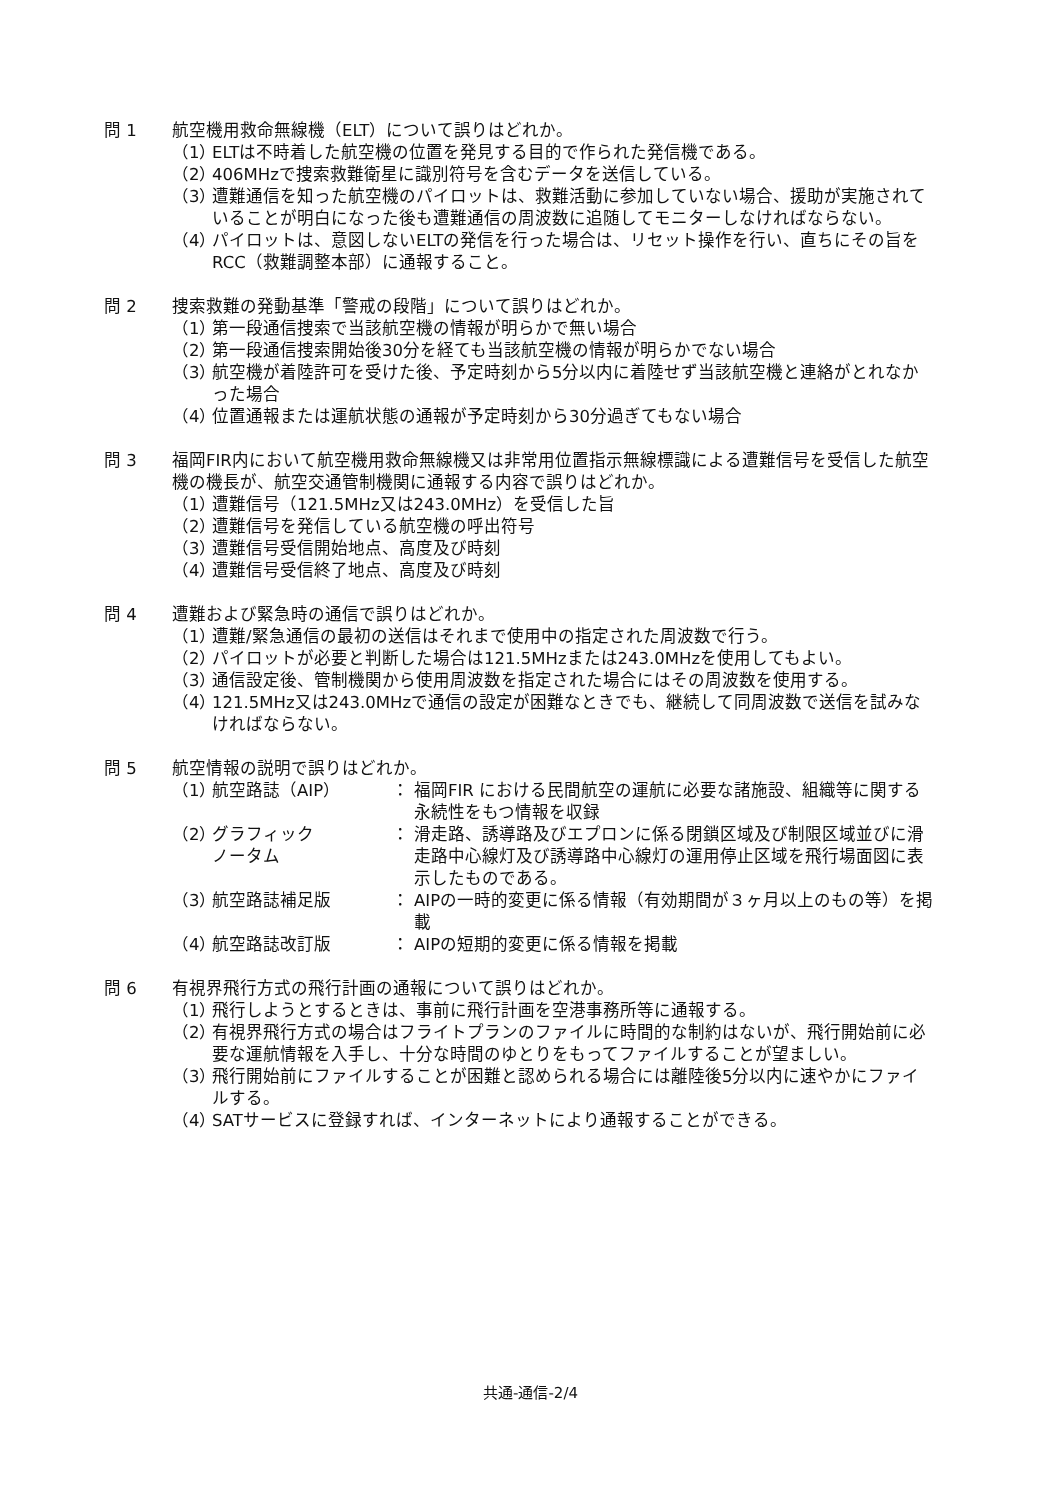問 1 航空機用救命無線機（ELT）について誤りはどれか。
（1）
ELTは不時着した航空機の位置を発見する目的で作られた発信機である。
（2）
406MHzで捜索救難衛星に識別符号を含むデータを送信している。
（3）
遭難通信を知った航空機のパイロットは、救難活動に参加していない場合、援助が実施されていることが明白になった後も遭難通信の周波数に追随してモニターしなければならない。
（4）
パイロットは、意図しないELTの発信を行った場合は、リセット操作を行い、直ちにその旨をRCC（救難調整本部）に通報すること。
問 2 捜索救難の発動基準「警戒の段階」について誤りはどれか。
（1）
第一段通信捜索で当該航空機の情報が明らかで無い場合
（2）
第一段通信捜索開始後30分を経ても当該航空機の情報が明らかでない場合
（3）
航空機が着陸許可を受けた後、予定時刻から5分以内に着陸せず当該航空機と連絡がとれなかった場合
（4）
位置通報または運航状態の通報が予定時刻から30分過ぎてもない場合
問 3 福岡FIR内において航空機用救命無線機又は非常用位置指示無線標識による遭難信号を受信した航空機の機長が、航空交通管制機関に通報する内容で誤りはどれか。
（1）
遭難信号（121.5MHz又は243.0MHz）を受信した旨
（2）
遭難信号を発信している航空機の呼出符号
（3）
遭難信号受信開始地点、高度及び時刻
（4）
遭難信号受信終了地点、高度及び時刻
問 4 遭難および緊急時の通信で誤りはどれか。
（1）
遭難/緊急通信の最初の送信はそれまで使用中の指定された周波数で行う。
（2）
パイロットが必要と判断した場合は121.5MHzまたは243.0MHzを使用してもよい。
（3）
通信設定後、管制機関から使用周波数を指定された場合にはその周波数を使用する。
（4）
121.5MHz又は243.0MHzで通信の設定が困難なときでも、継続して同周波数で送信を試みなければならない。
問 5 航空情報の説明で誤りはどれか。
（1）
航空路誌（AIP） ： 福岡FIR における民間航空の運航に必要な諸施設、組織等に関する永続性をもつ情報を収録
（2）
グラフィック
ノータム
： 滑走路、誘導路及びエプロンに係る閉鎖区域及び制限区域並びに滑走路中心線灯及び誘導路中心線灯の運用停止区域を飛行場面図に表示したものである。
（3）
航空路誌補足版 ： AIPの一時的変更に係る情報（有効期間が３ヶ月以上のもの等）を掲載
（4）
航空路誌改訂版 ： AIPの短期的変更に係る情報を掲載
問 6 有視界飛行方式の飛行計画の通報について誤りはどれか。
（1）
飛行しようとするときは、事前に飛行計画を空港事務所等に通報する。
（2）
有視界飛行方式の場合はフライトプランのファイルに時間的な制約はないが、飛行開始前に必要な運航情報を入手し、十分な時間のゆとりをもってファイルすることが望ましい。
（3）
飛行開始前にファイルすることが困難と認められる場合には離陸後5分以内に速やかにファイルする。
（4）
SATサービスに登録すれば、インターネットにより通報することができる。
共通-通信-2/4